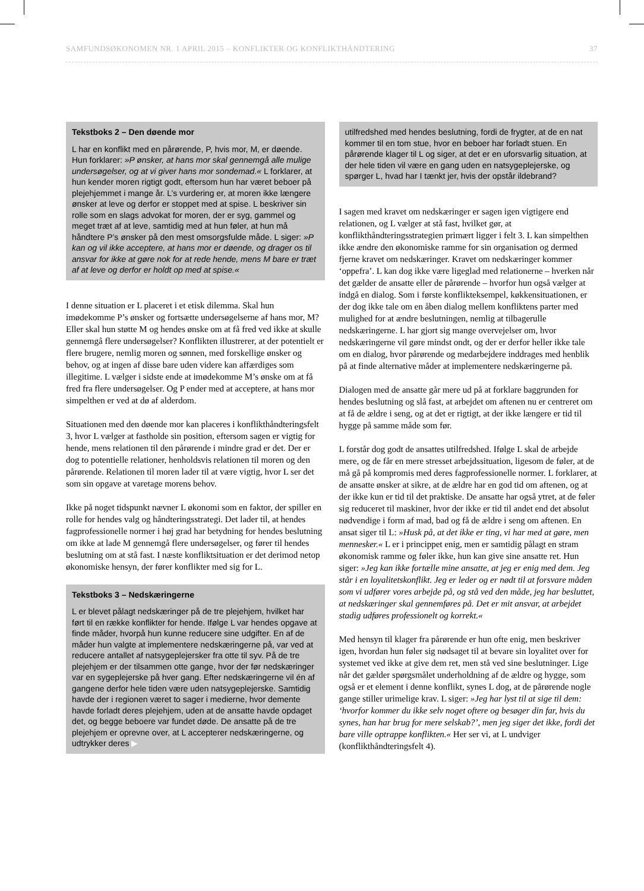SAMFUNDSØKONOMEN NR. 1 APRIL 2015 – KONFLIKTER OG KONFLIKTHÅNDTERING 37
Tekstboks 2 – Den døende mor
L har en konflikt med en pårørende, P, hvis mor, M, er døende. Hun forklarer: »P ønsker, at hans mor skal gennemgå alle mulige undersøgelser, og at vi giver hans mor sondemad.« L forklarer, at hun kender moren rigtigt godt, eftersom hun har været beboer på plejehjemmet i mange år. L’s vurdering er, at moren ikke længere ønsker at leve og derfor er stoppet med at spise. L beskriver sin rolle som en slags advokat for moren, der er syg, gammel og meget træt af at leve, samtidig med at hun føler, at hun må håndtere P’s ønsker på den mest omsorgsfulde måde. L siger: »P kan og vil ikke acceptere, at hans mor er døende, og drager os til ansvar for ikke at gøre nok for at rede hende, mens M bare er træt af at leve og derfor er holdt op med at spise.«
I denne situation er L placeret i et etisk dilemma. Skal hun imødekomme P’s ønsker og fortsætte undersøgelserne af hans mor, M? Eller skal hun støtte M og hendes ønske om at få fred ved ikke at skulle gennemgå flere undersøgelser? Konflikten illustrerer, at der potentielt er flere brugere, nemlig moren og sønnen, med forskellige ønsker og behov, og at ingen af disse bare uden videre kan affærdiges som illegitime. L vælger i sidste ende at imødekomme M’s ønske om at få fred fra flere undersøgelser. Og P ender med at acceptere, at hans mor simpelthen er ved at dø af alderdom.
Situationen med den døende mor kan placeres i konflikthåndteringsfelt 3, hvor L vælger at fastholde sin position, eftersom sagen er vigtig for hende, mens relationen til den pårørende i mindre grad er det. Der er dog to potentielle relationer, henholdsvis relationen til moren og den pårørende. Relationen til moren lader til at være vigtig, hvor L ser det som sin opgave at varetage morens behov.
Ikke på noget tidspunkt nævner L økonomi som en faktor, der spiller en rolle for hendes valg og håndteringsstrategi. Det lader til, at hendes fagprofessionelle normer i høj grad har betydning for hendes beslutning om ikke at lade M gennemgå flere undersøgelser, og fører til hendes beslutning om at stå fast. I næste konfliktsituation er det derimod netop økonomiske hensyn, der fører konflikter med sig for L.
Tekstboks 3 – Nedskæringerne
L er blevet pålagt nedskæringer på de tre plejehjem, hvilket har ført til en række konflikter for hende. Ifølge L var hendes opgave at finde måder, hvorpå hun kunne reducere sine udgifter. En af de måder hun valgte at implementere nedskæringerne på, var ved at reducere antallet af natsygeplejersker fra otte til syv. På de tre plejehjem er der tilsammen otte gange, hvor der før nedskæringer var en sygeplejerske på hver gang. Efter nedskæringerne vil én af gangene derfor hele tiden være uden natsygeplejerske. Samtidig havde der i regionen været to sager i medierne, hvor demente havde forladt deres plejehjem, uden at de ansatte havde opdaget det, og begge beboere var fundet døde. De ansatte på de tre plejehjem er oprevne over, at L accepterer nedskæringerne, og udtrykker deres ▶
utilfredshed med hendes beslutning, fordi de frygter, at de en nat kommer til en tom stue, hvor en beboer har forladt stuen. En pårørende klager til L og siger, at det er en uforsvarlig situation, at der hele tiden vil være en gang uden en natsygeplejerske, og spørger L, hvad har I tænkt jer, hvis der opstår ildebrand?
I sagen med kravet om nedskæringer er sagen igen vigtigere end relationen, og L vælger at stå fast, hvilket gør, at konflikthåndteringsstrategien primært ligger i felt 3. L kan simpelthen ikke ændre den økonomiske ramme for sin organisation og dermed fjerne kravet om nedskæringer. Kravet om nedskæringer kommer ‘oppefra’. L kan dog ikke være ligeglad med relationerne – hverken når det gælder de ansatte eller de pårørende – hvorfor hun også vælger at indgå en dialog. Som i første konflikteksempel, køkkensituationen, er der dog ikke tale om en åben dialog mellem konfliktens parter med mulighed for at ændre beslutningen, nemlig at tilbagerulle nedskæringerne. L har gjort sig mange overvejelser om, hvor nedskæringerne vil gøre mindst ondt, og der er derfor heller ikke tale om en dialog, hvor pårørende og medarbejdere inddrages med henblik på at finde alternative måder at implementere nedskæringerne på.
Dialogen med de ansatte går mere ud på at forklare baggrunden for hendes beslutning og slå fast, at arbejdet om aftenen nu er centreret om at få de ældre i seng, og at det er rigtigt, at der ikke længere er tid til hygge på samme måde som før.
L forstår dog godt de ansattes utilfredshed. Ifølge L skal de arbejde mere, og de får en mere stresset arbejdssituation, ligesom de føler, at de må gå på kompromis med deres fagprofessionelle normer. L forklarer, at de ansatte ønsker at sikre, at de ældre har en god tid om aftenen, og at der ikke kun er tid til det praktiske. De ansatte har også ytret, at de føler sig reduceret til maskiner, hvor der ikke er tid til andet end det absolut nødvendige i form af mad, bad og få de ældre i seng om aftenen. En ansat siger til L: »Husk på, at det ikke er ting, vi har med at gøre, men mennesker.« L er i princippet enig, men er samtidig pålagt en stram økonomisk ramme og føler ikke, hun kan give sine ansatte ret. Hun siger: »Jeg kan ikke fortælle mine ansatte, at jeg er enig med dem. Jeg står i en loyalitetskonflikt. Jeg er leder og er nødt til at forsvare måden som vi udfører vores arbejde på, og stå ved den måde, jeg har besluttet, at nedskæringer skal gennemføres på. Det er mit ansvar, at arbejdet stadig udføres professionelt og korrekt.«
Med hensyn til klager fra pårørende er hun ofte enig, men beskriver igen, hvordan hun føler sig nødsaget til at bevare sin loyalitet over for systemet ved ikke at give dem ret, men stå ved sine beslutninger. Lige når det gælder spørgsmålet underholdning af de ældre og hygge, som også er et element i denne konflikt, synes L dog, at de pårørende nogle gange stiller urimelige krav. L siger: »Jeg har lyst til at sige til dem: ‘hvorfor kommer du ikke selv noget oftere og besøger din far, hvis du synes, han har brug for mere selskab?’, men jeg siger det ikke, fordi det bare ville optrappe konflikten.« Her ser vi, at L undviger (konflikthåndteringsfelt 4).